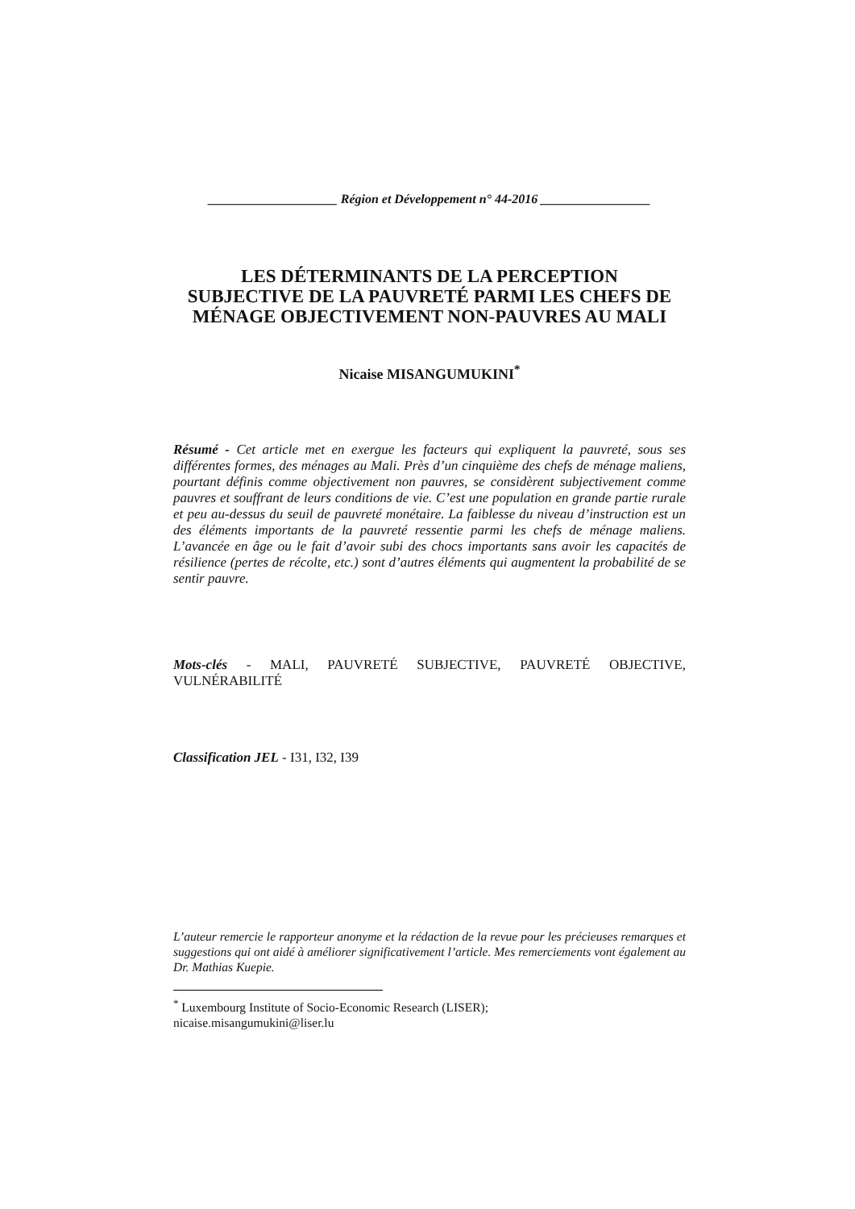____________________ Région et Développement n° 44-2016 _________________
LES DÉTERMINANTS DE LA PERCEPTION
SUBJECTIVE DE LA PAUVRETÉ PARMI LES CHEFS DE
MÉNAGE OBJECTIVEMENT NON-PAUVRES AU MALI
Nicaise MISANGUMUKINI<sup>*</sup>
Résumé - Cet article met en exergue les facteurs qui expliquent la pauvreté, sous ses différentes formes, des ménages au Mali. Près d’un cinquième des chefs de ménage maliens, pourtant définis comme objectivement non pauvres, se considèrent subjectivement comme pauvres et souffrant de leurs conditions de vie. C’est une population en grande partie rurale et peu au-dessus du seuil de pauvreté monétaire. La faiblesse du niveau d’instruction est un des éléments importants de la pauvreté ressentie parmi les chefs de ménage maliens. L’avancée en âge ou le fait d’avoir subi des chocs importants sans avoir les capacités de résilience (pertes de récolte, etc.) sont d’autres éléments qui augmentent la probabilité de se sentir pauvre.
Mots-clés - MALI, PAUVRETÉ SUBJECTIVE, PAUVRETÉ OBJECTIVE, VULNÉRABILITÉ
Classification JEL - I31, I32, I39
L’auteur remercie le rapporteur anonyme et la rédaction de la revue pour les précieuses remarques et suggestions qui ont aidé à améliorer significativement l’article. Mes remerciements vont également au Dr. Mathias Kuepie.
<sup>*</sup> Luxembourg Institute of Socio-Economic Research (LISER);
nicaise.misangumukini@liser.lu